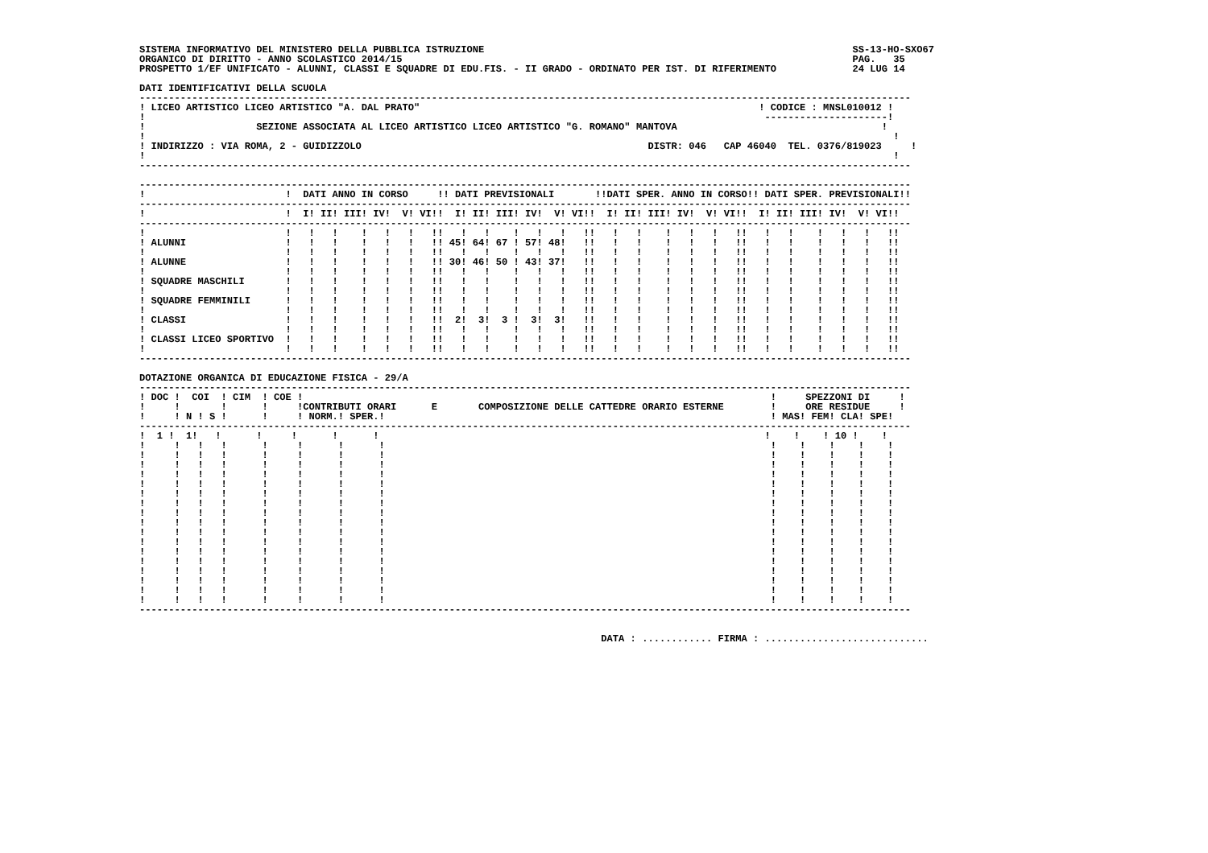SISTEMA INFORMATIVO DEL MINISTERO DELLA PUBBLICA ISTRUZIONE                                                               SS-13-HO-SXO67
ORGANICO DI DIRITTO - ANNO SCOLASTICO 2014/15                                                                             PAG.   35
PROSPETTO 1/EF UNIFICATO - ALUNNI, CLASSI E SQUADRE DI EDU.FIS. - II GRADO - ORDINATO PER IST. DI RIFERIMENTO             24 LUG 14

DATI IDENTIFICATIVI DELLA SCUOLA
------------------------------------------------------------------------------------------------------------------------------------
! LICEO ARTISTICO LICEO ARTISTICO "A. DAL PRATO"                                                          ! CODICE : MNSL010012 !
!                                                                                                          ---------------------!
!                   SEZIONE ASSOCIATA AL LICEO ARTISTICO LICEO ARTISTICO "G. ROMANO" MANTOVA                                   !
!                                                                                                                                !
! INDIRIZZO : VIA ROMA, 2 - GUIDIZZOLO                                                 DISTR: 046   CAP 46040  TEL. 0376/819023     !
!                                                                                                                                !
------------------------------------------------------------------------------------------------------------------------------------

------------------------------------------------------------------------------------------------------------------------------------
!                        !  DATI ANNO IN CORSO     !! DATI PREVISIONALI       !!DATI SPER. ANNO IN CORSO!! DATI SPER. PREVISIONALI!!
------------------------------------------------------------------------------------------------------------------------------------
!                        !  I! II! III! IV!  V! VI!!  I! II! III! IV!  V! VI!!  I! II! III! IV!  V! VI!!  I! II! III! IV!  V! VI!!
------------------------------------------------------------------------------------------------------------------------------------
!                        !   !   !    !   !   !   !!   !   !    !   !   !   !!   !   !    !   !   !   !!   !   !    !   !   !   !!
! ALUNNI                 !   !   !    !   !   !   !! 45! 64! 67 ! 57! 48!   !!   !   !    !   !   !   !!   !   !    !   !   !   !!
!                        !   !   !    !   !   !   !!   !   !    !   !   !   !!   !   !    !   !   !   !!   !   !    !   !   !   !!
! ALUNNE                 !   !   !    !   !   !   !! 30! 46! 50 ! 43! 37!   !!   !   !    !   !   !   !!   !   !    !   !   !   !!
!                        !   !   !    !   !   !   !!   !   !    !   !   !   !!   !   !    !   !   !   !!   !   !    !   !   !   !!
! SQUADRE MASCHILI       !   !   !    !   !   !   !!   !   !    !   !   !   !!   !   !    !   !   !   !!   !   !    !   !   !   !!
!                        !   !   !    !   !   !   !!   !   !    !   !   !   !!   !   !    !   !   !   !!   !   !    !   !   !   !!
! SQUADRE FEMMINILI      !   !   !    !   !   !   !!   !   !    !   !   !   !!   !   !    !   !   !   !!   !   !    !   !   !   !!
!                        !   !   !    !   !   !   !!   !   !    !   !   !   !!   !   !    !   !   !   !!   !   !    !   !   !   !!
! CLASSI                 !   !   !    !   !   !   !!  2!  3!  3 !  3!  3!   !!   !   !    !   !   !   !!   !   !    !   !   !   !!
!                        !   !   !    !   !   !   !!   !   !    !   !   !   !!   !   !    !   !   !   !!   !   !    !   !   !   !!
! CLASSI LICEO SPORTIVO  !   !   !    !   !   !   !!   !   !    !   !   !   !!   !   !    !   !   !   !!   !   !    !   !   !   !!
!                        !   !   !    !   !   !   !!   !   !    !   !   !   !!   !   !    !   !   !   !!   !   !    !   !   !   !!
------------------------------------------------------------------------------------------------------------------------------------

DOTAZIONE ORGANICA DI EDUCAZIONE FISICA - 29/A
------------------------------------------------------------------------------------------------------------------------------------
! DOC !  COI  ! CIM  ! COE !                                                                                !     SPEZZONI DI     !
!     !       !      !     !CONTRIBUTI ORARI      E       COMPOSIZIONE DELLE CATTEDRE ORARIO ESTERNE        !     ORE RESIDUE     !
!     ! N ! S !      !     ! NORM.! SPER.!                                                                  ! MAS! FEM! CLA! SPE!
------------------------------------------------------------------------------------------------------------------------------------
!  1 !  1!   !      !     !      !      !                                                                  !    !    ! 10 !    !
!     !   !   !      !     !      !      !                                                                  !    !    !    !    !
!     !   !   !      !     !      !      !                                                                  !    !    !    !    !
!     !   !   !      !     !      !      !                                                                  !    !    !    !    !
!     !   !   !      !     !      !      !                                                                  !    !    !    !    !
!     !   !   !      !     !      !      !                                                                  !    !    !    !    !
!     !   !   !      !     !      !      !                                                                  !    !    !    !    !
!     !   !   !      !     !      !      !                                                                  !    !    !    !    !
!     !   !   !      !     !      !      !                                                                  !    !    !    !    !
!     !   !   !      !     !      !      !                                                                  !    !    !    !    !
!     !   !   !      !     !      !      !                                                                  !    !    !    !    !
!     !   !   !      !     !      !      !                                                                  !    !    !    !    !
!     !   !   !      !     !      !      !                                                                  !    !    !    !    !
!     !   !   !      !     !      !      !                                                                  !    !    !    !    !
!     !   !   !      !     !      !      !                                                                  !    !    !    !    !
!     !   !   !      !     !      !      !                                                                  !    !    !    !    !
!     !   !   !      !     !      !      !                                                                  !    !    !    !    !
!     !   !   !      !     !      !      !                                                                  !    !    !    !    !
------------------------------------------------------------------------------------------------------------------------------------


                                                                               DATA : ............ FIRMA : ............................